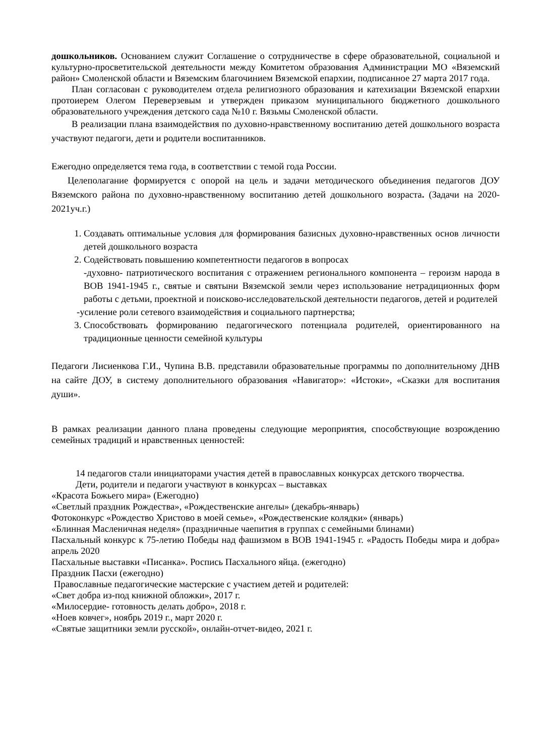дошкольников. Основанием служит Соглашение о сотрудничестве в сфере образовательной, социальной и культурно-просветительской деятельности между Комитетом образования Администрации МО «Вяземский район» Смоленской области и Вяземским благочинием Вяземской епархии, подписанное 27 марта 2017 года.
План согласован с руководителем отдела религиозного образования и катехизации Вяземской епархии протоиерем Олегом Переверзевым и утвержден приказом муниципального бюджетного дошкольного образовательного учреждения детского сада №10 г. Вязьмы Смоленской области.
В реализации плана взаимодействия по духовно-нравственному воспитанию детей дошкольного возраста участвуют педагоги, дети и родители воспитанников.
Ежегодно определяется тема года, в соответствии с темой года России.
Целеполагание формируется с опорой на цель и задачи методического объединения педагогов ДОУ Вяземского района по духовно-нравственному воспитанию детей дошкольного возраста. (Задачи на 2020-2021уч.г.)
1. Создавать оптимальные условия для формирования базисных духовно-нравственных основ личности детей дошкольного возраста
2. Содействовать повышению компетентности педагогов в вопросах
-духовно- патриотического воспитания с отражением регионального компонента – героизм народа в ВОВ 1941-1945 г., святые и святыни Вяземской земли через использование нетрадиционных форм работы с детьми, проектной и поисково-исследовательской деятельности педагогов, детей и родителей
-усиление роли сетевого взаимодействия и социального партнерства;
3. Способствовать формированию педагогического потенциала родителей, ориентированного на традиционные ценности семейной культуры
Педагоги Лисиенкова Г.И., Чупина В.В. представили образовательные программы по дополнительному ДНВ на сайте ДОУ, в систему дополнительного образования «Навигатор»: «Истоки», «Сказки для воспитания души».
В рамках реализации данного плана проведены следующие мероприятия, способствующие возрождению семейных традиций и нравственных ценностей:
14 педагогов стали инициаторами участия детей в православных конкурсах детского творчества.
Дети, родители и педагоги участвуют в конкурсах – выставках
«Красота Божьего мира» (Ежегодно)
«Светлый праздник Рождества», «Рождественские ангелы» (декабрь-январь)
Фотоконкурс «Рождество Христово в моей семье», «Рождественские колядки» (январь)
«Блинная Масленичная неделя» (праздничные чаепития в группах с семейными блинами)
Пасхальный конкурс к 75-летию Победы над фашизмом в ВОВ 1941-1945 г. «Радость Победы мира и добра» апрель 2020
Пасхальные выставки «Писанка». Роспись Пасхального яйца. (ежегодно)
Праздник Пасхи (ежегодно)
Православные педагогические мастерские с участием детей и родителей:
«Свет добра из-под книжной обложки», 2017 г.
«Милосердие- готовность делать добро», 2018 г.
«Ноев ковчег», ноябрь 2019 г., март 2020 г.
«Святые защитники земли русской», онлайн-отчет-видео, 2021 г.